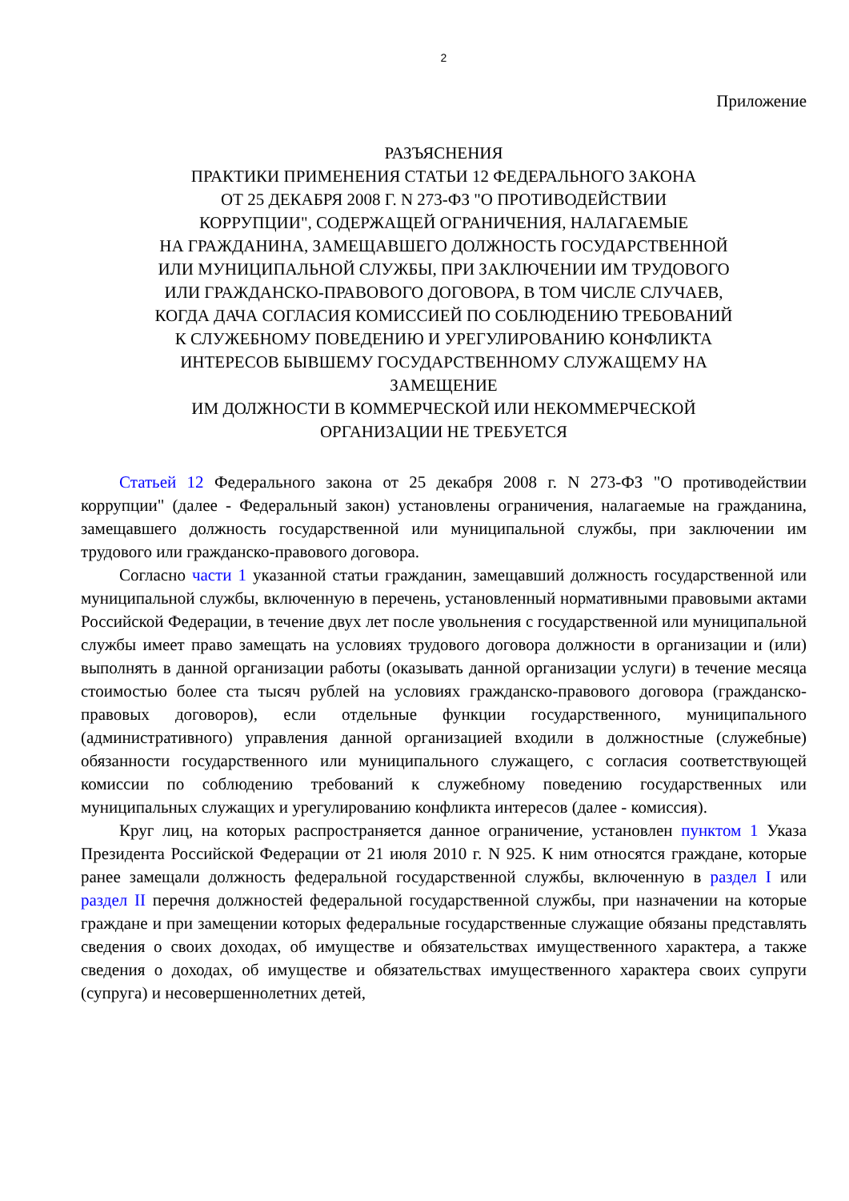2
Приложение
РАЗЪЯСНЕНИЯ
ПРАКТИКИ ПРИМЕНЕНИЯ СТАТЬИ 12 ФЕДЕРАЛЬНОГО ЗАКОНА
ОТ 25 ДЕКАБРЯ 2008 Г. N 273-ФЗ "О ПРОТИВОДЕЙСТВИИ
КОРРУПЦИИ", СОДЕРЖАЩЕЙ ОГРАНИЧЕНИЯ, НАЛАГАЕМЫЕ
НА ГРАЖДАНИНА, ЗАМЕЩАВШЕГО ДОЛЖНОСТЬ ГОСУДАРСТВЕННОЙ
ИЛИ МУНИЦИПАЛЬНОЙ СЛУЖБЫ, ПРИ ЗАКЛЮЧЕНИИ ИМ ТРУДОВОГО
ИЛИ ГРАЖДАНСКО-ПРАВОВОГО ДОГОВОРА, В ТОМ ЧИСЛЕ СЛУЧАЕВ,
КОГДА ДАЧА СОГЛАСИЯ КОМИССИЕЙ ПО СОБЛЮДЕНИЮ ТРЕБОВАНИЙ
К СЛУЖЕБНОМУ ПОВЕДЕНИЮ И УРЕГУЛИРОВАНИЮ КОНФЛИКТА
ИНТЕРЕСОВ БЫВШЕМУ ГОСУДАРСТВЕННОМУ СЛУЖАЩЕМУ НА
ЗАМЕЩЕНИЕ
ИМ ДОЛЖНОСТИ В КОММЕРЧЕСКОЙ ИЛИ НЕКОММЕРЧЕСКОЙ
ОРГАНИЗАЦИИ НЕ ТРЕБУЕТСЯ
Статьей 12 Федерального закона от 25 декабря 2008 г. N 273-ФЗ "О противодействии коррупции" (далее - Федеральный закон) установлены ограничения, налагаемые на гражданина, замещавшего должность государственной или муниципальной службы, при заключении им трудового или гражданско-правового договора.
Согласно части 1 указанной статьи гражданин, замещавший должность государственной или муниципальной службы, включенную в перечень, установленный нормативными правовыми актами Российской Федерации, в течение двух лет после увольнения с государственной или муниципальной службы имеет право замещать на условиях трудового договора должности в организации и (или) выполнять в данной организации работы (оказывать данной организации услуги) в течение месяца стоимостью более ста тысяч рублей на условиях гражданско-правового договора (гражданско-правовых договоров), если отдельные функции государственного, муниципального (административного) управления данной организацией входили в должностные (служебные) обязанности государственного или муниципального служащего, с согласия соответствующей комиссии по соблюдению требований к служебному поведению государственных или муниципальных служащих и урегулированию конфликта интересов (далее - комиссия).
Круг лиц, на которых распространяется данное ограничение, установлен пунктом 1 Указа Президента Российской Федерации от 21 июля 2010 г. N 925. К ним относятся граждане, которые ранее замещали должность федеральной государственной службы, включенную в раздел I или раздел II перечня должностей федеральной государственной службы, при назначении на которые граждане и при замещении которых федеральные государственные служащие обязаны представлять сведения о своих доходах, об имуществе и обязательствах имущественного характера, а также сведения о доходах, об имуществе и обязательствах имущественного характера своих супруги (супруга) и несовершеннолетних детей,